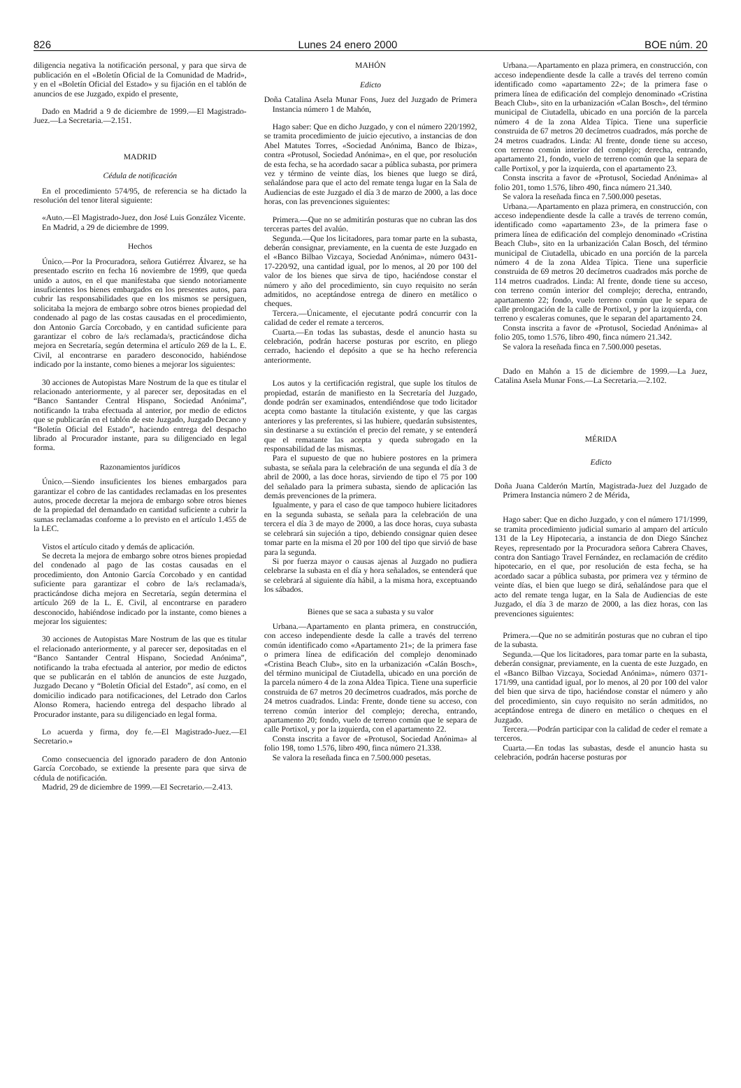826 Lunes 24 enero 2000 BOE núm. 20
diligencia negativa la notificación personal, y para que sirva de publicación en el «Boletín Oficial de la Comunidad de Madrid», y en el «Boletín Oficial del Estado» y su fijación en el tablón de anuncios de ese Juzgado, expido el presente,
Dado en Madrid a 9 de diciembre de 1999.—El Magistrado-Juez.—La Secretaria.—2.151.
MADRID
Cédula de notificación
En el procedimiento 574/95, de referencia se ha dictado la resolución del tenor literal siguiente:
«Auto.—El Magistrado-Juez, don José Luis González Vicente.
En Madrid, a 29 de diciembre de 1999.
Hechos
Único.—Por la Procuradora, señora Gutiérrez Álvarez, se ha presentado escrito en fecha 16 noviembre de 1999, que queda unido a autos, en el que manifestaba que siendo notoriamente insuficientes los bienes embargados en los presentes autos, para cubrir las responsabilidades que en los mismos se persiguen, solicitaba la mejora de embargo sobre otros bienes propiedad del condenado al pago de las costas causadas en el procedimiento, don Antonio García Corcobado, y en cantidad suficiente para garantizar el cobro de la/s reclamada/s, practicándose dicha mejora en Secretaría, según determina el artículo 269 de la L. E. Civil, al encontrarse en paradero desconocido, habiéndose indicado por la instante, como bienes a mejorar los siguientes:
30 acciones de Autopistas Mare Nostrum de la que es titular el relacionado anteriormente, y al parecer ser, depositadas en el “Banco Santander Central Hispano, Sociedad Anónima”, notificando la traba efectuada al anterior, por medio de edictos que se publicarán en el tablón de este Juzgado, Juzgado Decano y “Boletín Oficial del Estado”, haciendo entrega del despacho librado al Procurador instante, para su diligenciado en legal forma.
Razonamientos jurídicos
Único.—Siendo insuficientes los bienes embargados para garantizar el cobro de las cantidades reclamadas en los presentes autos, procede decretar la mejora de embargo sobre otros bienes de la propiedad del demandado en cantidad suficiente a cubrir la sumas reclamadas conforme a lo previsto en el artículo 1.455 de la LEC.
Vistos el artículo citado y demás de aplicación.
Se decreta la mejora de embargo sobre otros bienes propiedad del condenado al pago de las costas causadas en el procedimiento, don Antonio García Corcobado y en cantidad suficiente para garantizar el cobro de la/s reclamada/s, practicándose dicha mejora en Secretaría, según determina el artículo 269 de la L. E. Civil, al encontrarse en paradero desconocido, habiéndose indicado por la instante, como bienes a mejorar los siguientes:
30 acciones de Autopistas Mare Nostrum de las que es titular el relacionado anteriormente, y al parecer ser, depositadas en el “Banco Santander Central Hispano, Sociedad Anónima”, notificando la traba efectuada al anterior, por medio de edictos que se publicarán en el tablón de anuncios de este Juzgado, Juzgado Decano y “Boletín Oficial del Estado”, así como, en el domicilio indicado para notificaciones, del Letrado don Carlos Alonso Romera, haciendo entrega del despacho librado al Procurador instante, para su diligenciado en legal forma.
Lo acuerda y firma, doy fe.—El Magistrado-Juez.—El Secretario.»
Como consecuencia del ignorado paradero de don Antonio García Corcobado, se extiende la presente para que sirva de cédula de notificación.
Madrid, 29 de diciembre de 1999.—El Secretario.—2.413.
MAHÓN
Edicto
Doña Catalina Asela Munar Fons, Juez del Juzgado de Primera Instancia número 1 de Mahón,
Hago saber: Que en dicho Juzgado, y con el número 220/1992, se tramita procedimiento de juicio ejecutivo, a instancias de don Abel Matutes Torres, «Sociedad Anónima, Banco de Ibiza», contra «Protusol, Sociedad Anónima», en el que, por resolución de esta fecha, se ha acordado sacar a pública subasta, por primera vez y término de veinte días, los bienes que luego se dirá, señalándose para que el acto del remate tenga lugar en la Sala de Audiencias de este Juzgado el día 3 de marzo de 2000, a las doce horas, con las prevenciones siguientes:
Primera.—Que no se admitirán posturas que no cubran las dos terceras partes del avalúo.
Segunda.—Que los licitadores, para tomar parte en la subasta, deberán consignar, previamente, en la cuenta de este Juzgado en el «Banco Bilbao Vizcaya, Sociedad Anónima», número 0431-17-220/92, una cantidad igual, por lo menos, al 20 por 100 del valor de los bienes que sirva de tipo, haciéndose constar el número y año del procedimiento, sin cuyo requisito no serán admitidos, no aceptándose entrega de dinero en metálico o cheques.
Tercera.—Únicamente, el ejecutante podrá concurrir con la calidad de ceder el remate a terceros.
Cuarta.—En todas las subastas, desde el anuncio hasta su celebración, podrán hacerse posturas por escrito, en pliego cerrado, haciendo el depósito a que se ha hecho referencia anteriormente.
Los autos y la certificación registral, que suple los títulos de propiedad, estarán de manifiesto en la Secretaría del Juzgado, donde podrán ser examinados, entendiéndose que todo licitador acepta como bastante la titulación existente, y que las cargas anteriores y las preferentes, si las hubiere, quedarán subsistentes, sin destinarse a su extinción el precio del remate, y se entenderá que el rematante las acepta y queda subrogado en la responsabilidad de las mismas.
Para el supuesto de que no hubiere postores en la primera subasta, se señala para la celebración de una segunda el día 3 de abril de 2000, a las doce horas, sirviendo de tipo el 75 por 100 del señalado para la primera subasta, siendo de aplicación las demás prevenciones de la primera.
Igualmente, y para el caso de que tampoco hubiere licitadores en la segunda subasta, se señala para la celebración de una tercera el día 3 de mayo de 2000, a las doce horas, cuya subasta se celebrará sin sujeción a tipo, debiendo consignar quien desee tomar parte en la misma el 20 por 100 del tipo que sirvió de base para la segunda.
Si por fuerza mayor o causas ajenas al Juzgado no pudiera celebrarse la subasta en el día y hora señalados, se entenderá que se celebrará al siguiente día hábil, a la misma hora, exceptuando los sábados.
Bienes que se saca a subasta y su valor
Urbana.—Apartamento en planta primera, en construcción, con acceso independiente desde la calle a través del terreno común identificado como «Apartamento 21»; de la primera fase o primera línea de edificación del complejo denominado «Cristina Beach Club», sito en la urbanización «Calán Bosch», del término municipal de Ciutadella, ubicado en una porción de la parcela número 4 de la zona Aldea Tipica. Tiene una superficie construida de 67 metros 20 decímetros cuadrados, más porche de 24 metros cuadrados. Linda: Frente, donde tiene su acceso, con terreno común interior del complejo; derecha, entrando, apartamento 20; fondo, vuelo de terreno común que le separa de calle Portixol, y por la izquierda, con el apartamento 22.
Consta inscrita a favor de «Protusol, Sociedad Anónima» al folio 198, tomo 1.576, libro 490, finca número 21.338.
Se valora la reseñada finca en 7.500.000 pesetas.
Urbana.—Apartamento en plaza primera, en construcción, con acceso independiente desde la calle a través del terreno común identificado como «apartamento 22»; de la primera fase o primera línea de edificación del complejo denominado «Cristina Beach Club», sito en la urbanización «Calan Bosch», del término municipal de Ciutadella, ubicado en una porción de la parcela número 4 de la zona Aldea Típica. Tiene una superficie construida de 67 metros 20 decímetros cuadrados, más porche de 24 metros cuadrados. Linda: Al frente, donde tiene su acceso, con terreno común interior del complejo; derecha, entrando, apartamento 21, fondo, vuelo de terreno común que la separa de calle Portixol, y por la izquierda, con el apartamento 23.
Consta inscrita a favor de «Protusol, Sociedad Anónima» al folio 201, tomo 1.576, libro 490, finca número 21.340.
Se valora la reseñada finca en 7.500.000 pesetas.
Urbana.—Apartamento en plaza primera, en construcción, con acceso independiente desde la calle a través de terreno común, identificado como «apartamento 23», de la primera fase o primera línea de edificación del complejo denominado «Cristina Beach Club», sito en la urbanización Calan Bosch, del término municipal de Ciutadella, ubicado en una porción de la parcela número 4 de la zona Aldea Típica. Tiene una superficie construida de 69 metros 20 decímetros cuadrados más porche de 114 metros cuadrados. Linda: Al frente, donde tiene su acceso, con terreno común interior del complejo; derecha, entrando, apartamento 22; fondo, vuelo terreno común que le separa de calle prolongación de la calle de Portixol, y por la izquierda, con terreno y escaleras comunes, que le separan del apartamento 24.
Consta inscrita a favor de «Protusol, Sociedad Anónima» al folio 205, tomo 1.576, libro 490, finca número 21.342.
Se valora la reseñada finca en 7.500.000 pesetas.
Dado en Mahón a 15 de diciembre de 1999.—La Juez, Catalina Asela Munar Fons.—La Secretaria.—2.102.
MÉRIDA
Edicto
Doña Juana Calderón Martín, Magistrada-Juez del Juzgado de Primera Instancia número 2 de Mérida,
Hago saber: Que en dicho Juzgado, y con el número 171/1999, se tramita procedimiento judicial sumario al amparo del artículo 131 de la Ley Hipotecaria, a instancia de don Diego Sánchez Reyes, representado por la Procuradora señora Cabrera Chaves, contra don Santiago Travel Fernández, en reclamación de crédito hipotecario, en el que, por resolución de esta fecha, se ha acordado sacar a pública subasta, por primera vez y término de veinte días, el bien que luego se dirá, señalándose para que el acto del remate tenga lugar, en la Sala de Audiencias de este Juzgado, el día 3 de marzo de 2000, a las diez horas, con las prevenciones siguientes:
Primera.—Que no se admitirán posturas que no cubran el tipo de la subasta.
Segunda.—Que los licitadores, para tomar parte en la subasta, deberán consignar, previamente, en la cuenta de este Juzgado, en el «Banco Bilbao Vizcaya, Sociedad Anónima», número 0371-171/99, una cantidad igual, por lo menos, al 20 por 100 del valor del bien que sirva de tipo, haciéndose constar el número y año del procedimiento, sin cuyo requisito no serán admitidos, no aceptándose entrega de dinero en metálico o cheques en el Juzgado.
Tercera.—Podrán participar con la calidad de ceder el remate a terceros.
Cuarta.—En todas las subastas, desde el anuncio hasta su celebración, podrán hacerse posturas por